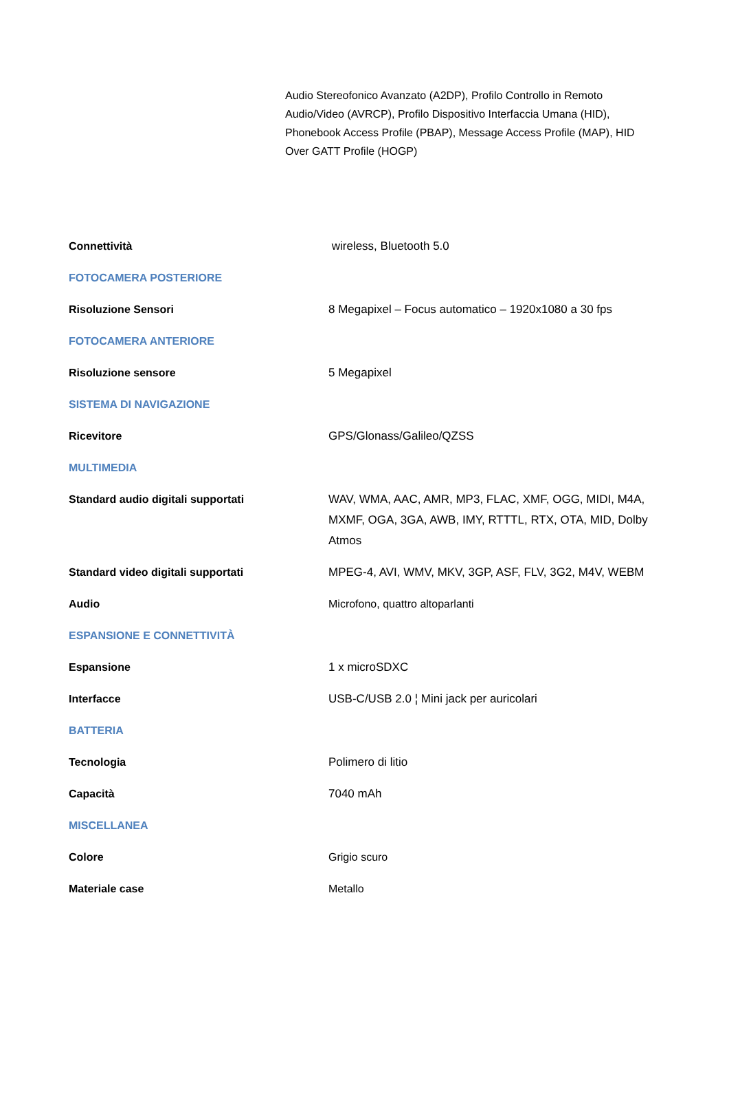Audio Stereofonico Avanzato (A2DP), Profilo Controllo in Remoto Audio/Video (AVRCP), Profilo Dispositivo Interfaccia Umana (HID), Phonebook Access Profile (PBAP), Message Access Profile (MAP), HID Over GATT Profile (HOGP)
| Connettività | wireless, Bluetooth 5.0 |
| FOTOCAMERA POSTERIORE | |
| Risoluzione Sensori | 8 Megapixel – Focus automatico – 1920x1080 a 30 fps |
| FOTOCAMERA ANTERIORE | |
| Risoluzione sensore | 5 Megapixel |
| SISTEMA DI NAVIGAZIONE | |
| Ricevitore | GPS/Glonass/Galileo/QZSS |
| MULTIMEDIA | |
| Standard audio digitali supportati | WAV, WMA, AAC, AMR, MP3, FLAC, XMF, OGG, MIDI, M4A, MXMF, OGA, 3GA, AWB, IMY, RTTTL, RTX, OTA, MID, Dolby Atmos |
| Standard video digitali supportati | MPEG-4, AVI, WMV, MKV, 3GP, ASF, FLV, 3G2, M4V, WEBM |
| Audio | Microfono, quattro altoparlanti |
| ESPANSIONE E CONNETTIVITÀ | |
| Espansione | 1 x microSDXC |
| Interfacce | USB-C/USB 2.0 ¦ Mini jack per auricolari |
| BATTERIA | |
| Tecnologia | Polimero di litio |
| Capacità | 7040 mAh |
| MISCELLANEA | |
| Colore | Grigio scuro |
| Materiale case | Metallo |